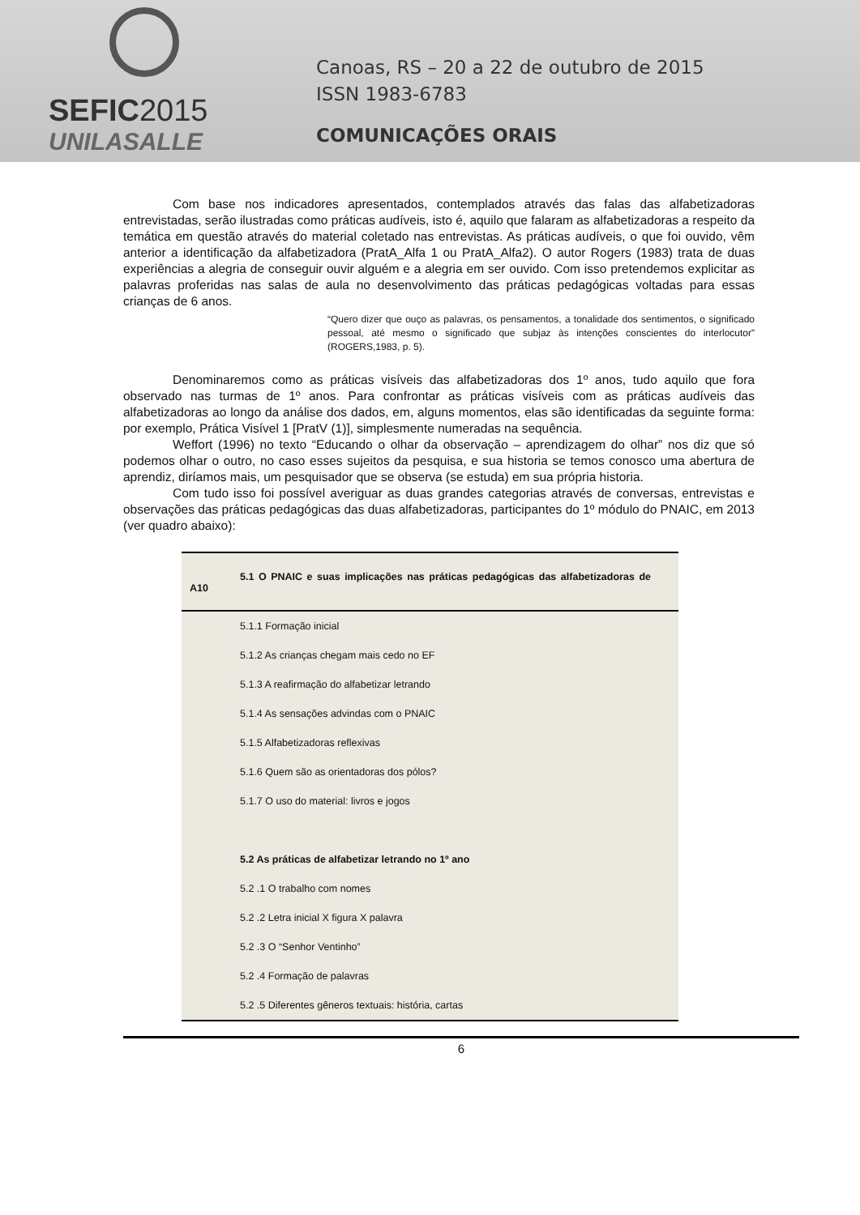SEFIC2015
UNILASALLE
Canoas, RS – 20 a 22 de outubro de 2015
ISSN 1983-6783
COMUNICAÇÕES ORAIS
Com base nos indicadores apresentados, contemplados através das falas das alfabetizadoras entrevistadas, serão ilustradas como práticas audíveis, isto é, aquilo que falaram as alfabetizadoras a respeito da temática em questão através do material coletado nas entrevistas. As práticas audíveis, o que foi ouvido, vêm anterior a identificação da alfabetizadora (PratA_Alfa 1 ou PratA_Alfa2). O autor Rogers (1983) trata de duas experiências a alegria de conseguir ouvir alguém e a alegria em ser ouvido. Com isso pretendemos explicitar as palavras proferidas nas salas de aula no desenvolvimento das práticas pedagógicas voltadas para essas crianças de 6 anos.
“Quero dizer que ouço as palavras, os pensamentos, a tonalidade dos sentimentos, o significado pessoal, até mesmo o significado que subjaz às intenções conscientes do interlocutor” (ROGERS,1983, p. 5).
Denominaremos como as práticas visíveis das alfabetizadoras dos 1º anos, tudo aquilo que fora observado nas turmas de 1º anos. Para confrontar as práticas visíveis com as práticas audíveis das alfabetizadoras ao longo da análise dos dados, em, alguns momentos, elas são identificadas da seguinte forma: por exemplo, Prática Visível 1 [PratV (1)], simplesmente numeradas na sequência.
Weffort (1996) no texto “Educando o olhar da observação – aprendizagem do olhar” nos diz que só podemos olhar o outro, no caso esses sujeitos da pesquisa, e sua historia se temos conosco uma abertura de aprendiz, diríamos mais, um pesquisador que se observa (se estuda) em sua própria historia.
Com tudo isso foi possível averiguar as duas grandes categorias através de conversas, entrevistas e observações das práticas pedagógicas das duas alfabetizadoras, participantes do 1º módulo do PNAIC, em 2013 (ver quadro abaixo):
| 5.1 O PNAIC e suas implicações nas práticas pedagógicas das alfabetizadoras de A10 |
| --- |
| 5.1.1 Formação inicial |
| 5.1.2 As crianças chegam mais cedo no EF |
| 5.1.3 A reafirmação do alfabetizar letrando |
| 5.1.4 As sensações advindas com o PNAIC |
| 5.1.5 Alfabetizadoras reflexivas |
| 5.1.6 Quem são as orientadoras dos pólos? |
| 5.1.7 O uso do material: livros e jogos |
| 5.2 As práticas de alfabetizar letrando no 1º ano |
| 5.2 .1 O trabalho com nomes |
| 5.2 .2 Letra inicial X figura X palavra |
| 5.2 .3 O “Senhor Ventinho” |
| 5.2 .4 Formação de palavras |
| 5.2 .5 Diferentes gêneros textuais: história, cartas |
6